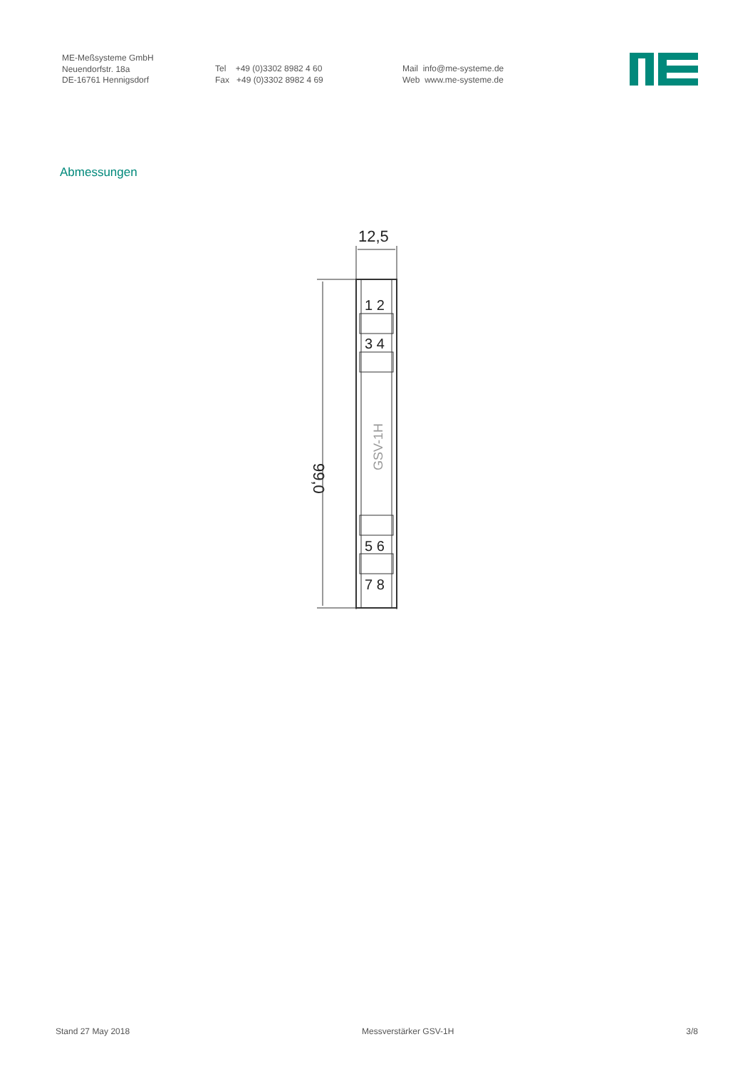ME-Meßsysteme GmbH
Neuendorfstr. 18a
DE-16761 Hennigsdorf
Tel +49 (0)3302 8982 4 60
Fax +49 (0)3302 8982 4 69
Mail info@me-systeme.de
Web www.me-systeme.de
Abmessungen
12,5
99,0
1 2
3 4
GSV-1H
5 6
7 8
Stand 27 May 2018 Messverstärker GSV-1H 3/8